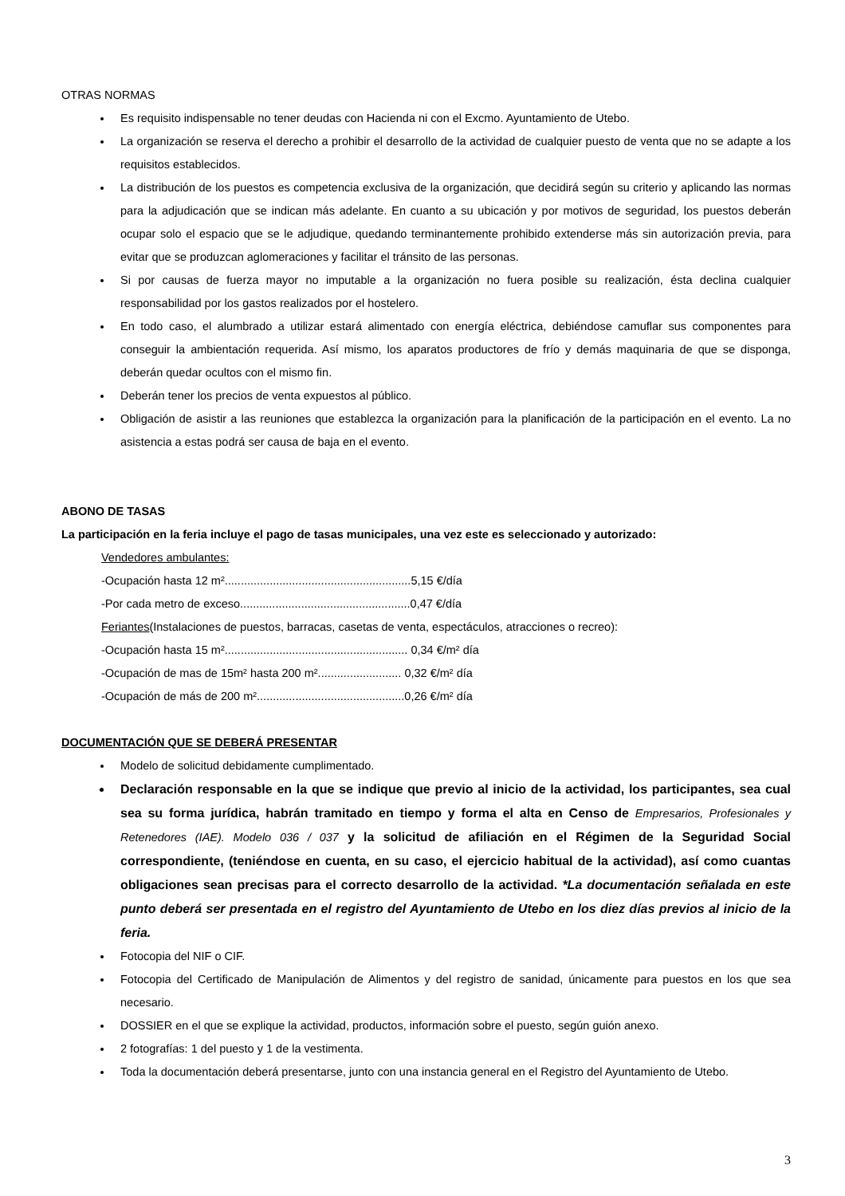OTRAS NORMAS
Es requisito indispensable no tener deudas con Hacienda ni con el Excmo. Ayuntamiento de Utebo.
La organización se reserva el derecho a prohibir el desarrollo de la actividad de cualquier puesto de venta que no se adapte a los requisitos establecidos.
La distribución de los puestos es competencia exclusiva de la organización, que decidirá según su criterio y aplicando las normas para la adjudicación que se indican más adelante. En cuanto a su ubicación y por motivos de seguridad, los puestos deberán ocupar solo el espacio que se le adjudique, quedando terminantemente prohibido extenderse más sin autorización previa, para evitar que se produzcan aglomeraciones y facilitar el tránsito de las personas.
Si por causas de fuerza mayor no imputable a la organización no fuera posible su realización, ésta declina cualquier responsabilidad por los gastos realizados por el hostelero.
En todo caso, el alumbrado a utilizar estará alimentado con energía eléctrica, debiéndose camuflar sus componentes para conseguir la ambientación requerida. Así mismo, los aparatos productores de frío y demás maquinaria de que se disponga, deberán quedar ocultos con el mismo fin.
Deberán tener los precios de venta expuestos al público.
Obligación de asistir a las reuniones que establezca la organización para la planificación de la participación en el evento. La no asistencia a estas podrá ser causa de baja en el evento.
ABONO DE TASAS
La participación en la feria incluye el pago de tasas municipales, una vez este es seleccionado y autorizado:
Vendedores ambulantes:
-Ocupación hasta 12 m²..........................................................5,15 €/día
-Por cada metro de exceso.....................................................0,47 €/día
Feriantes(Instalaciones de puestos, barracas, casetas de venta, espectáculos, atracciones o recreo):
-Ocupación hasta 15 m²......................................................... 0,34 €/m² día
-Ocupación de mas de 15m² hasta 200 m².......................... 0,32 €/m² día
-Ocupación de más de 200 m²..............................................0,26 €/m² día
DOCUMENTACIÓN QUE SE DEBERÁ PRESENTAR
Modelo de solicitud debidamente cumplimentado.
Declaración responsable en la que se indique que previo al inicio de la actividad, los participantes, sea cual sea su forma jurídica, habrán tramitado en tiempo y forma el alta en Censo de Empresarios, Profesionales y Retenedores (IAE). Modelo 036 / 037 y la solicitud de afiliación en el Régimen de la Seguridad Social correspondiente, (teniéndose en cuenta, en su caso, el ejercicio habitual de la actividad), así como cuantas obligaciones sean precisas para el correcto desarrollo de la actividad. *La documentación señalada en este punto deberá ser presentada en el registro del Ayuntamiento de Utebo en los diez días previos al inicio de la feria.
Fotocopia del NIF o CIF.
Fotocopia del Certificado de Manipulación de Alimentos y del registro de sanidad, únicamente para puestos en los que sea necesario.
DOSSIER en el que se explique la actividad, productos, información sobre el puesto, según guión anexo.
2 fotografías: 1 del puesto y 1 de la vestimenta.
Toda la documentación deberá presentarse, junto con una instancia general en el Registro del Ayuntamiento de Utebo.
3